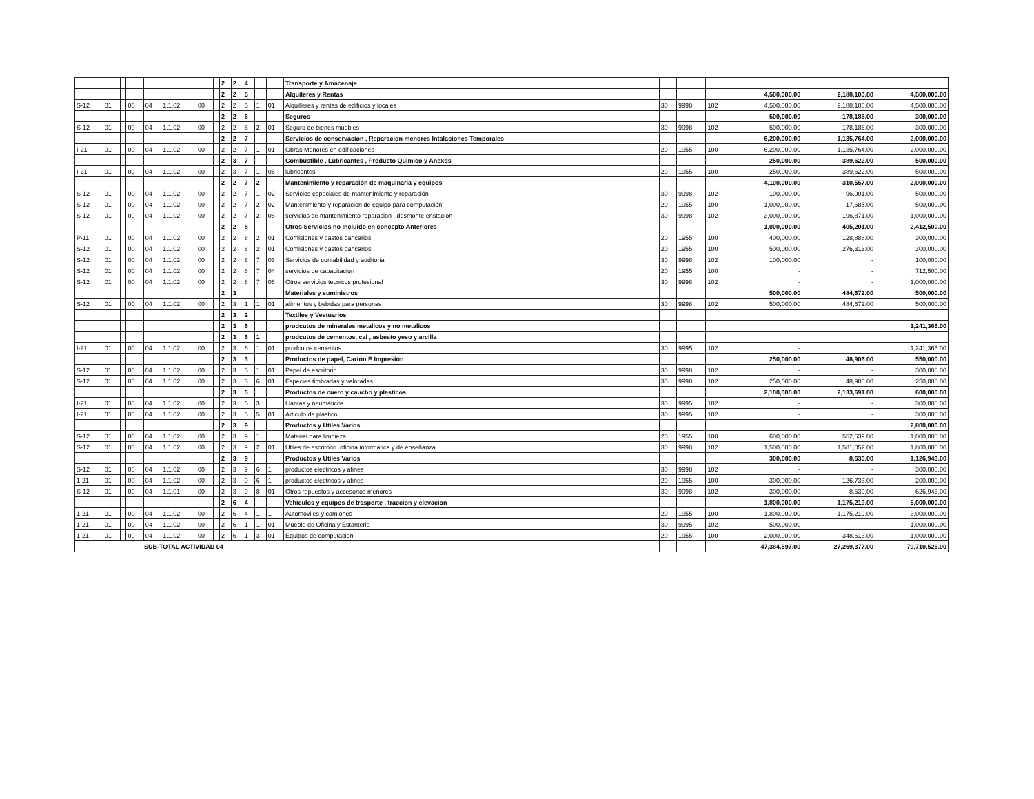| | | | | | | | | 2 | 2 | 4 | | | Transporte y Amacenaje | | | | | | |
| | | | | | | | | 2 | 2 | 5 | | | Alquileres y Rentas | | | | 4,500,000.00 | 2,188,100.00 | 4,500,000.00 |
| S-12 | 01 | | 00 | 04 | 1.1.02 | 00 | | 2 | 2 | 5 | 1 | 01 | Alquilleres y rentas de edificios y locales | 30 | 9998 | 102 | 4,500,000.00 | 2,188,100.00 | 4,500,000.00 |
| | | | | | | | | 2 | 2 | 6 | | | Seguros | | | | 500,000.00 | 178,186.00 | 300,000.00 |
| S-12 | 01 | | 00 | 04 | 1.1.02 | 00 | | 2 | 2 | 6 | 2 | 01 | Seguro de bienes muebles | 30 | 9998 | 102 | 500,000.00 | 178,186.00 | 300,000.00 |
| | | | | | | | | 2 | 2 | 7 | | | Servicios de conservación , Reparacion menores Intalaciones Temporales | | | | 6,200,000.00 | 1,135,764.00 | 2,000,000.00 |
| I-21 | 01 | | 00 | 04 | 1.1.02 | 00 | | 2 | 2 | 7 | 1 | 01 | Obras Menores en edificaciones | 20 | 1955 | 100 | 6,200,000.00 | 1,135,764.00 | 2,000,000.00 |
| | | | | | | | | 2 | 3 | 7 | | | Combustible , Lubricantes , Producto Quimico y Anexos | | | | 250,000.00 | 389,622.00 | 500,000.00 |
| I-21 | 01 | | 00 | 04 | 1.1.02 | 00 | | 2 | 3 | 7 | 1 | 06 | lubricantes | 20 | 1955 | 100 | 250,000.00 | 389,622.00 | 500,000.00 |
| | | | | | | | | 2 | 2 | 7 | 2 | | Mantenimiento y reparación de maquinaria y equipos | | | | 4,100,000.00 | 310,557.00 | 2,000,000.00 |
| S-12 | 01 | | 00 | 04 | 1.1.02 | 00 | | 2 | 2 | 7 | 1 | 02 | Servicios especiales de mantenimiento y reparación | 30 | 9998 | 102 | 100,000.00 | 96,001.00 | 500,000.00 |
| S-12 | 01 | | 00 | 04 | 1.1.02 | 00 | | 2 | 2 | 7 | 2 | 02 | Mantenimiento y reparacion de equipo para computación | 20 | 1955 | 100 | 1,000,000.00 | 17,685.00 | 500,000.00 |
| S-12 | 01 | | 00 | 04 | 1.1.02 | 00 | | 2 | 2 | 7 | 2 | 08 | servicios de mantenimiento reparacion . desmonte enstacion | 30 | 9998 | 102 | 3,000,000.00 | 196,871.00 | 1,000,000.00 |
| | | | | | | | | 2 | 2 | 8 | | | Otros Servicios no Incluido en concepto Anteriores | | | | 1,000,000.00 | 405,201.00 | 2,412,500.00 |
| P-11 | 01 | | 00 | 04 | 1.1.02 | 00 | | 2 | 2 | 8 | 2 | 01 | Comisiones y gastos bancarios | 20 | 1955 | 100 | 400,000.00 | 128,888.00 | 300,000.00 |
| S-12 | 01 | | 00 | 04 | 1.1.02 | 00 | | 2 | 2 | 8 | 2 | 01 | Comisiones y gastos bancarios | 20 | 1955 | 100 | 500,000.00 | 276,313.00 | 300,000.00 |
| S-12 | 01 | | 00 | 04 | 1.1.02 | 00 | | 2 | 2 | 8 | 7 | 03 | Servicios de contabilidad y auditoria | 30 | 9998 | 102 | 100,000.00 | - | 100,000.00 |
| S-12 | 01 | | 00 | 04 | 1.1.02 | 00 | | 2 | 2 | 8 | 7 | 04 | servicios de capacitacion | 20 | 1955 | 100 | - | - | 712,500.00 |
| S-12 | 01 | | 00 | 04 | 1.1.02 | 00 | | 2 | 2 | 8 | 7 | 06 | Otros servicios tecnicos profesional | 30 | 9998 | 102 | - | - | 1,000,000.00 |
| | | | | | | | | 2 | 3 | | | | Materiales y suministros | | | | 500,000.00 | 484,672.00 | 500,000.00 |
| S-12 | 01 | | 00 | 04 | 1.1.02 | 00 | | 2 | 3 | 1 | 1 | 01 | alimentos y bebidas para personas | 30 | 9998 | 102 | 500,000.00 | 484,672.00 | 500,000.00 |
| | | | | | | | | 2 | 3 | 2 | | | Textiles y Vestuarios | | | | | | |
| | | | | | | | | 2 | 3 | 6 | | | prodcutos de minerales metalicos y no metalicos | | | | | | 1,241,365.00 |
| | | | | | | | | 2 | 3 | 6 | 1 | | prodcutos de cementos, cal , asbesto yeso y arcilla | | | | | | |
| I-21 | 01 | | 00 | 04 | 1.1.02 | 00 | | 2 | 3 | 6 | 1 | 01 | prodcutos cementos | 30 | 9995 | 102 | - | | 1,241,365.00 |
| | | | | | | | | 2 | 3 | 3 | | | Productos de papel, Cartón E Impresión | | | | 250,000.00 | 48,906.00 | 550,000.00 |
| S-12 | 01 | | 00 | 04 | 1.1.02 | 00 | | 2 | 3 | 3 | 1 | 01 | Papel de escritorio | 30 | 9998 | 102 | - | - | 300,000.00 |
| S-12 | 01 | | 00 | 04 | 1.1.02 | 00 | | 2 | 3 | 3 | 6 | 01 | Especies timbradas y valoradas | 30 | 9998 | 102 | 250,000.00 | 48,906.00 | 250,000.00 |
| | | | | | | | | 2 | 3 | 5 | | | Productos de cuero y caucho y plasticos | | | | 2,100,000.00 | 2,133,691.00 | 600,000.00 |
| I-21 | 01 | | 00 | 04 | 1.1.02 | 00 | | 2 | 3 | 5 | 3 | | Llantas y neumáticos | 30 | 9995 | 102 | - | - | 300,000.00 |
| I-21 | 01 | | 00 | 04 | 1.1.02 | 00 | | 2 | 3 | 5 | 5 | 01 | Articulo de plastico | 30 | 9995 | 102 | - | - | 300,000.00 |
| | | | | | | | | 2 | 3 | 9 | | | Productos y Utiles Varios | | | | | | 2,800,000.00 |
| S-12 | 01 | | 00 | 04 | 1.1.02 | 00 | | 2 | 3 | 9 | 1 | | Material para limpieza | 20 | 1955 | 100 | 600,000.00 | 552,639.00 | 1,000,000.00 |
| S-12 | 01 | | 00 | 04 | 1.1.02 | 00 | | 2 | 3 | 9 | 2 | 01 | Utiles de escritorio. oficina informática y de enseñanza | 30 | 9998 | 102 | 1,500,000.00 | 1,581,052.00 | 1,800,000.00 |
| | | | | | | | | 2 | 3 | 9 | | | Productos y Utiles Varios | | | | 300,000.00 | 8,630.00 | 1,126,943.00 |
| S-12 | 01 | | 00 | 04 | 1.1.02 | 00 | | 2 | 3 | 9 | 6 | 1 | productos electricos y afines | 30 | 9998 | 102 | - | - | 300,000.00 |
| 1-21 | 01 | | 00 | 04 | 1.1.02 | 00 | | 2 | 3 | 9 | 6 | 1 | productos electricos y afines | 20 | 1955 | 100 | 300,000.00 | 126,733.00 | 200,000.00 |
| S-12 | 01 | | 00 | 04 | 1.1.01 | 00 | | 2 | 3 | 9 | 8 | 01 | Otros repuestos y accesorios menores | 30 | 9998 | 102 | 300,000.00 | 8,630.00 | 626,943.00 |
| | | | | | | | | 2 | 6 | 4 | | | Vehiculos y equipos de trasporte , traccion y elevacion | | | | 1,800,000.00 | 1,175,219.00 | 5,000,000.00 |
| 1-21 | 01 | | 00 | 04 | 1.1.02 | 00 | | 2 | 6 | 4 | 1 | 1 | Automoviles y camiones | 20 | 1955 | 100 | 1,800,000.00 | 1,175,219.00 | 3,000,000.00 |
| 1-21 | 01 | | 00 | 04 | 1.1.02 | 00 | | 2 | 6 | 1 | 1 | 01 | Mueble de Oficina y Estanteria | 30 | 9995 | 102 | 500,000.00 | - | 1,000,000.00 |
| 1-21 | 01 | | 00 | 04 | 1.1.02 | 00 | | 2 | 6 | 1 | 3 | 01 | Equipos de computacion | 20 | 1955 | 100 | 2,000,000.00 | 348,613.00 | 1,000,000.00 |
| SUB-TOTAL ACTIVIDAD 04 | | | | | | | | | | | | | | | | | 47,384,597.00 | 27,269,377.00 | 79,710,526.00 |